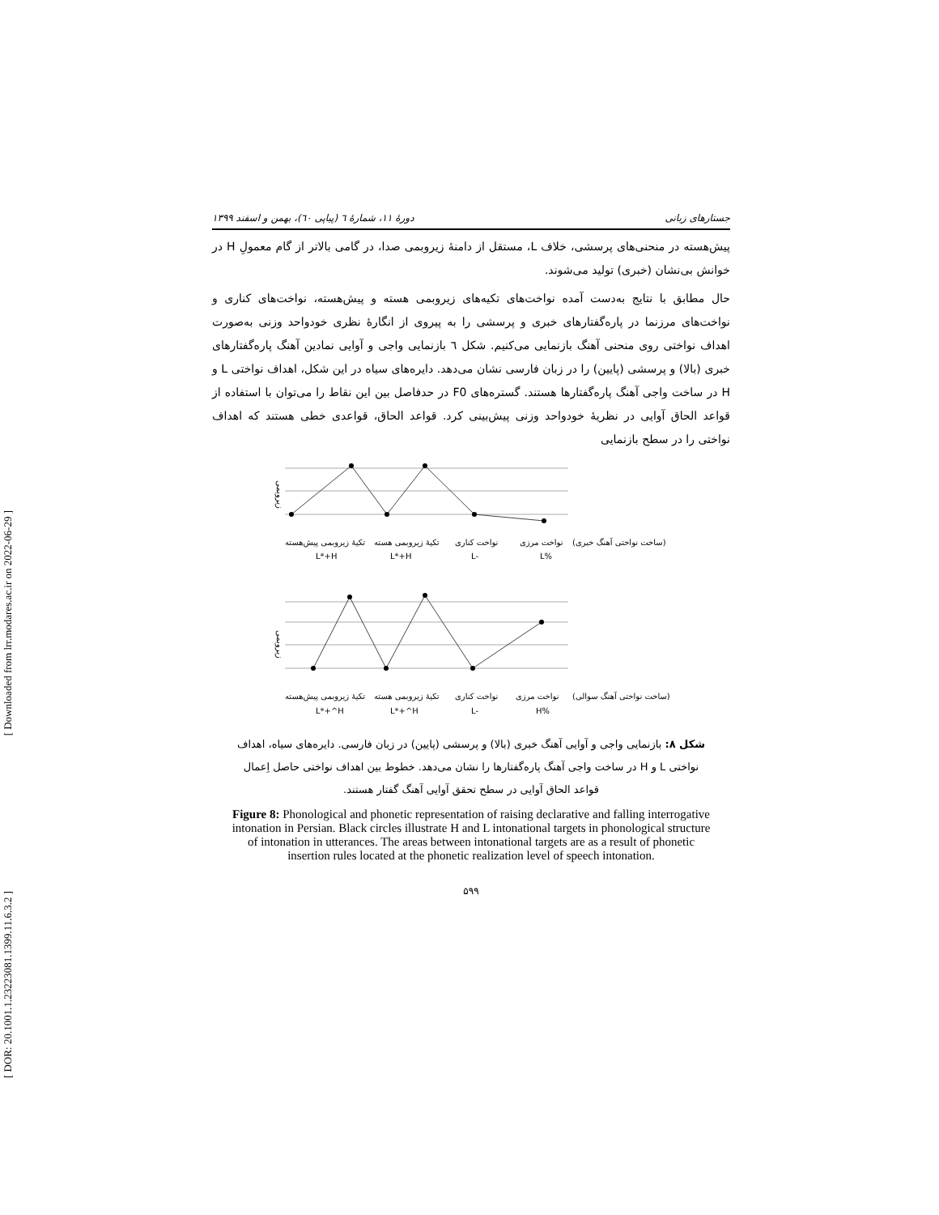[ Downloaded from lrr.modares.ac.ir on 2022-06-29 ]
[ DOR: 20.1001.1.23223081.1399.11.6.3.2 ]
جستارهای زبانی دورۀ ۱۱، شمارۀ ٦ (پیاپی ٦٠)، بهمن و اسفند ۱۳۹۹
پیش‌هسته در منحنی‌های پرسشی، خلاف L، مستقل از دامنۀ زیروبمی صدا، در گامی بالاتر از گام معمولِ H در خوانش بی‌نشان (خبری) تولید می‌شوند.
حال مطابق با نتایج به‌دست آمده نواخت‌های تکیه‌های زیروبمی هسته و پیش‌هسته، نواخت‌های کناری و نواخت‌های مرزنما در پاره‌گفتارهای خبری و پرسشی را به پیروی از انگارۀ نظری خودواحد وزنی به‌صورت اهداف نواختی روی منحنی آهنگ بازنمایی می‌کنیم. شکل ٦ بازنمایی واجی و آوایی نمادین آهنگ پاره‌گفتارهای خبری (بالا) و پرسشی (پایین) را در زبان فارسی نشان می‌دهد. دایره‌های سیاه در این شکل، اهداف نواختی L و H در ساخت واجی آهنگ پاره‌گفتارها هستند. گستره‌های F0 در حدفاصل بین این نقاط را می‌توان با استفاده از قواعد الحاق آوایی در نظریۀ خودواحد وزنی پیش‌بینی کرد. قواعد الحاق، قواعدی خطی هستند که اهداف نواختی را در سطح بازنمایی
زیروبمی
تکیۀ زیروبمی پیش‌هسته
تکیۀ زیروبمی هسته
نواخت کناری
نواخت مرزی
(ساخت نواختی آهنگ خبری)
L*+H
L*+H
L-
L%
زیروبمی
تکیۀ زیروبمی پیش‌هسته
تکیۀ زیروبمی هسته
نواخت کناری
نواخت مرزی
(ساخت نواختی آهنگ سوالی)
L*+^H
L*+^H
L-
H%
شکل ۸: بازنمایی واجی و آوایی آهنگ خبری (بالا) و پرسشی (پایین) در زبان فارسی. دایره‌های سیاه، اهداف نواختی L و H در ساخت واجی آهنگ پاره‌گفتارها را نشان می‌دهد. خطوط بین اهداف نواختی حاصل اِعمال قواعد الحاق آوایی در سطح تحقق آوایی آهنگ گفتار هستند.
Figure 8: Phonological and phonetic representation of raising declarative and falling interrogative intonation in Persian. Black circles illustrate H and L intonational targets in phonological structure of intonation in utterances. The areas between intonational targets are as a result of phonetic insertion rules located at the phonetic realization level of speech intonation.
۵۹۹